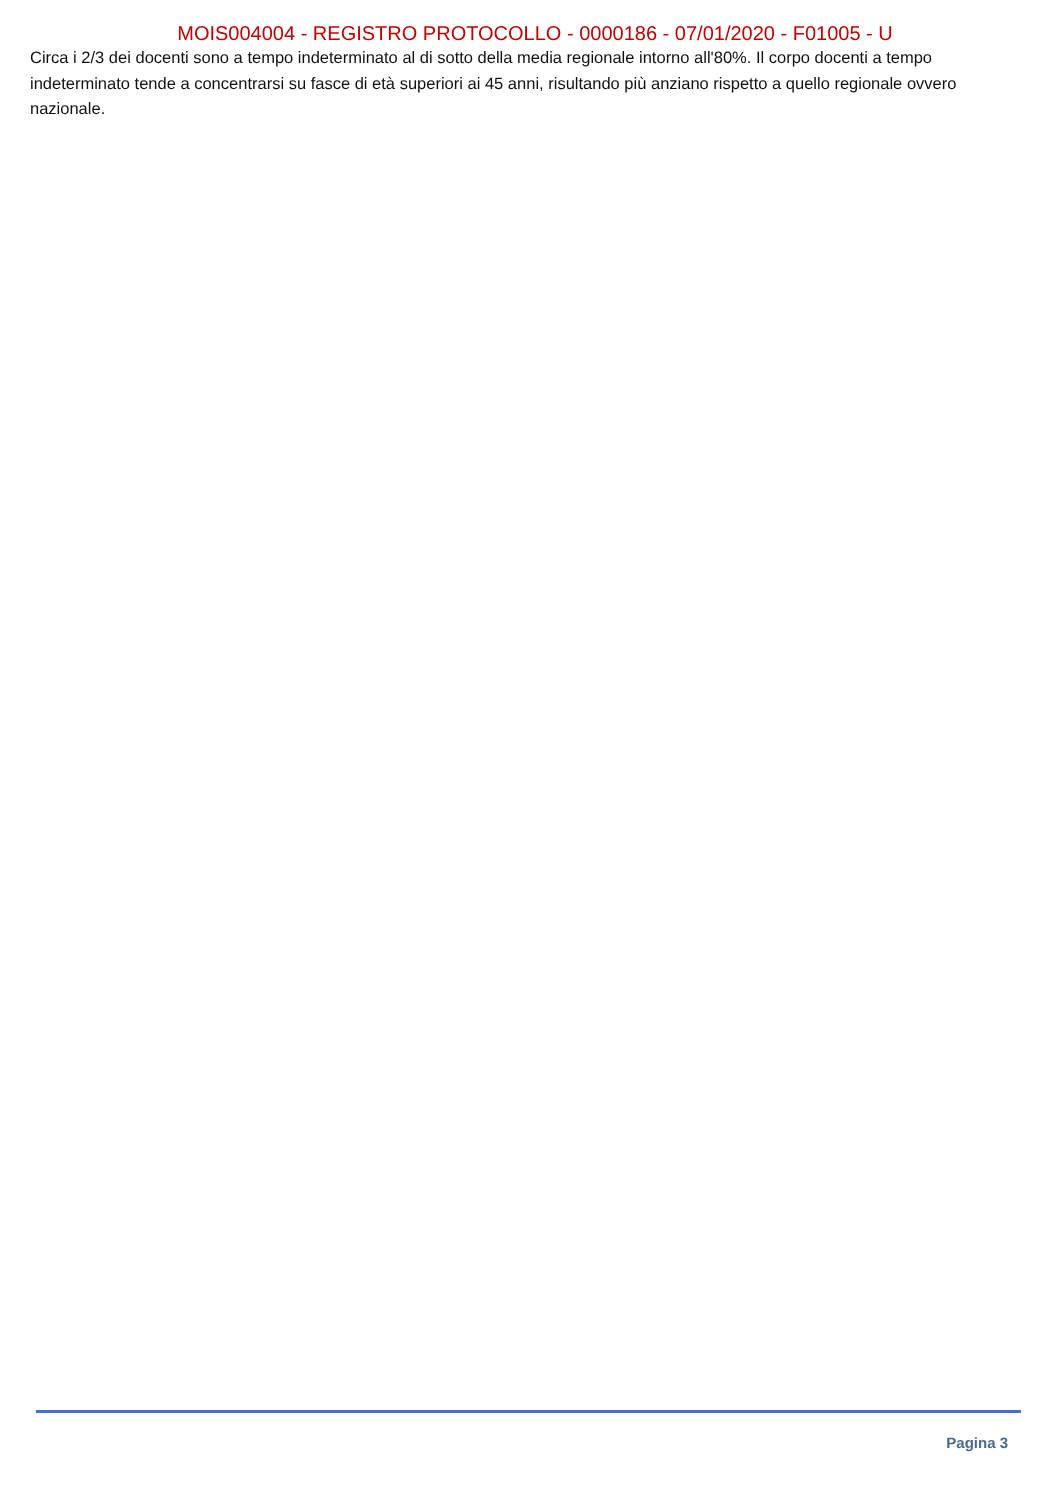MOIS004004 - REGISTRO PROTOCOLLO - 0000186 - 07/01/2020 - F01005 - U
Circa i 2/3 dei docenti sono a tempo indeterminato al di sotto della media regionale intorno all'80%. Il corpo docenti a tempo indeterminato tende a concentrarsi su fasce di età superiori ai 45 anni, risultando più anziano rispetto a quello regionale ovvero nazionale.
Pagina 3